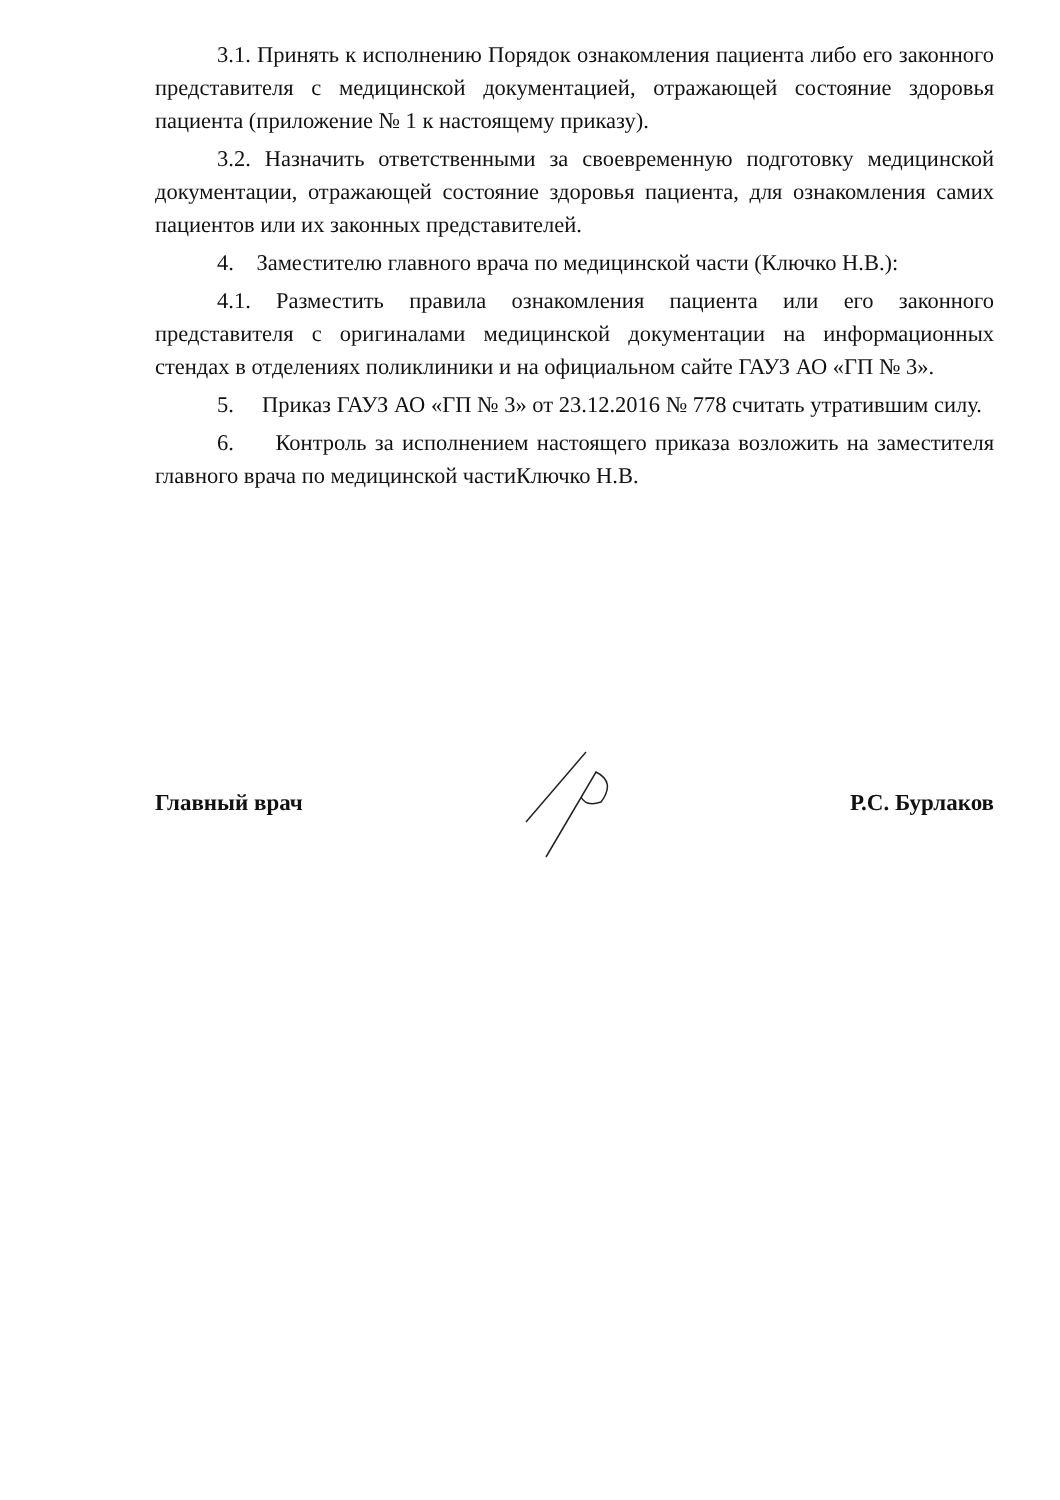3.1. Принять к исполнению Порядок ознакомления пациента либо его законного представителя с медицинской документацией, отражающей состояние здоровья пациента (приложение № 1 к настоящему приказу).
3.2. Назначить ответственными за своевременную подготовку медицинской документации, отражающей состояние здоровья пациента, для ознакомления самих пациентов или их законных представителей.
4. Заместителю главного врача по медицинской части (Ключко Н.В.):
4.1. Разместить правила ознакомления пациента или его законного представителя с оригиналами медицинской документации на информационных стендах в отделениях поликлиники и на официальном сайте ГАУЗ АО «ГП № 3».
5. Приказ ГАУЗ АО «ГП № 3» от 23.12.2016 № 778 считать утратившим силу.
6. Контроль за исполнением настоящего приказа возложить на заместителя главного врача по медицинской частиКлючко Н.В.
Главный врач Р.С. Бурлаков